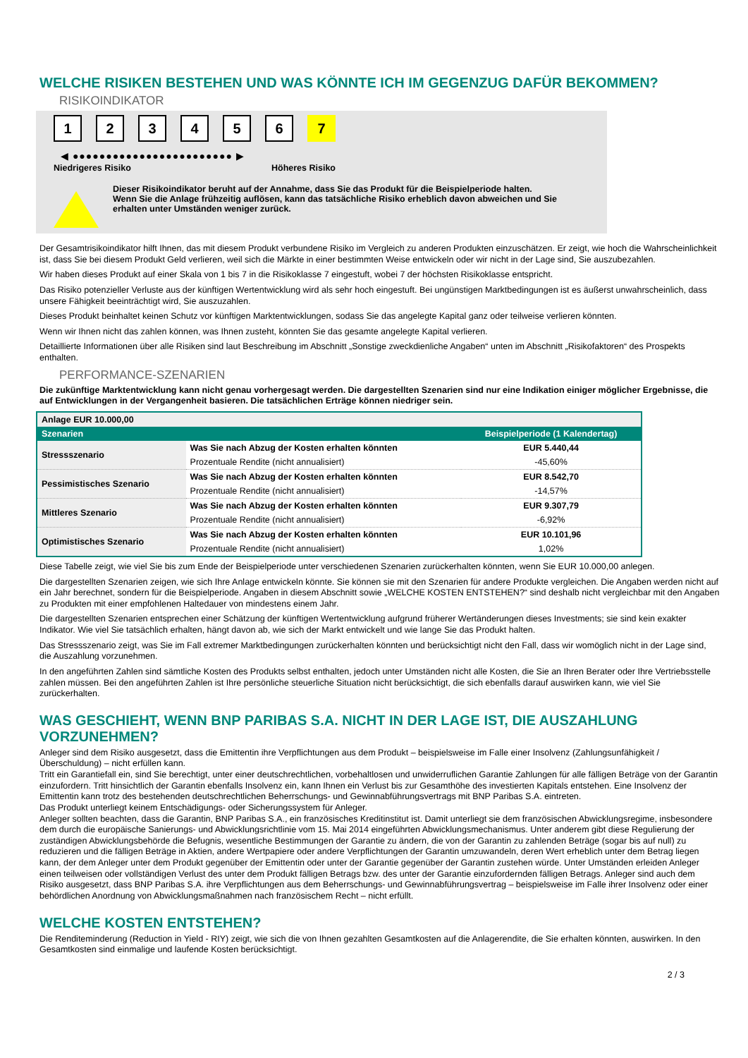WELCHE RISIKEN BESTEHEN UND WAS KÖNNTE ICH IM GEGENZUG DAFÜR BEKOMMEN?
RISIKOINDIKATOR
123456 7
◀ ●●●●●●●●●●●●●●●●●●●●●●●● ▶
Niedrigeres Risiko Höheres Risiko
Dieser Risikoindikator beruht auf der Annahme, dass Sie das Produkt für die Beispielperiode halten.
Wenn Sie die Anlage frühzeitig auflösen, kann das tatsächliche Risiko erheblich davon abweichen und Sie erhalten unter Umständen weniger zurück.
Der Gesamtrisikoindikator hilft Ihnen, das mit diesem Produkt verbundene Risiko im Vergleich zu anderen Produkten einzuschätzen. Er zeigt, wie hoch die Wahrscheinlichkeit ist, dass Sie bei diesem Produkt Geld verlieren, weil sich die Märkte in einer bestimmten Weise entwickeln oder wir nicht in der Lage sind, Sie auszubezahlen.
Wir haben dieses Produkt auf einer Skala von 1 bis 7 in die Risikoklasse 7 eingestuft, wobei 7 der höchsten Risikoklasse entspricht.
Das Risiko potenzieller Verluste aus der künftigen Wertentwicklung wird als sehr hoch eingestuft. Bei ungünstigen Marktbedingungen ist es äußerst unwahrscheinlich, dass unsere Fähigkeit beeinträchtigt wird, Sie auszuzahlen.
Dieses Produkt beinhaltet keinen Schutz vor künftigen Marktentwicklungen, sodass Sie das angelegte Kapital ganz oder teilweise verlieren könnten.
Wenn wir Ihnen nicht das zahlen können, was Ihnen zusteht, könnten Sie das gesamte angelegte Kapital verlieren.
Detaillierte Informationen über alle Risiken sind laut Beschreibung im Abschnitt „Sonstige zweckdienliche Angaben“ unten im Abschnitt „Risikofaktoren“ des Prospekts enthalten.
PERFORMANCE-SZENARIEN
Die zukünftige Marktentwicklung kann nicht genau vorhergesagt werden. Die dargestellten Szenarien sind nur eine Indikation einiger möglicher Ergebnisse, die auf Entwicklungen in der Vergangenheit basieren. Die tatsächlichen Erträge können niedriger sein.
| Anlage EUR 10.000,00 | | |
| --- | --- | --- |
| Szenarien | | Beispielperiode (1 Kalendertag) |
| Stressszenario | Was Sie nach Abzug der Kosten erhalten könnten | EUR 5.440,44 |
| | Prozentuale Rendite (nicht annualisiert) | -45,60% |
| Pessimistisches Szenario | Was Sie nach Abzug der Kosten erhalten könnten | EUR 8.542,70 |
| | Prozentuale Rendite (nicht annualisiert) | -14,57% |
| Mittleres Szenario | Was Sie nach Abzug der Kosten erhalten könnten | EUR 9.307,79 |
| | Prozentuale Rendite (nicht annualisiert) | -6,92% |
| Optimistisches Szenario | Was Sie nach Abzug der Kosten erhalten könnten | EUR 10.101,96 |
| | Prozentuale Rendite (nicht annualisiert) | 1,02% |
Diese Tabelle zeigt, wie viel Sie bis zum Ende der Beispielperiode unter verschiedenen Szenarien zurückerhalten könnten, wenn Sie EUR 10.000,00 anlegen.
Die dargestellten Szenarien zeigen, wie sich Ihre Anlage entwickeln könnte. Sie können sie mit den Szenarien für andere Produkte vergleichen. Die Angaben werden nicht auf ein Jahr berechnet, sondern für die Beispielperiode. Angaben in diesem Abschnitt sowie „WELCHE KOSTEN ENTSTEHEN?“ sind deshalb nicht vergleichbar mit den Angaben zu Produkten mit einer empfohlenen Haltedauer von mindestens einem Jahr.
Die dargestellten Szenarien entsprechen einer Schätzung der künftigen Wertentwicklung aufgrund früherer Wertänderungen dieses Investments; sie sind kein exakter Indikator. Wie viel Sie tatsächlich erhalten, hängt davon ab, wie sich der Markt entwickelt und wie lange Sie das Produkt halten.
Das Stressszenario zeigt, was Sie im Fall extremer Marktbedingungen zurückerhalten könnten und berücksichtigt nicht den Fall, dass wir womöglich nicht in der Lage sind, die Auszahlung vorzunehmen.
In den angeführten Zahlen sind sämtliche Kosten des Produkts selbst enthalten, jedoch unter Umständen nicht alle Kosten, die Sie an Ihren Berater oder Ihre Vertriebsstelle zahlen müssen. Bei den angeführten Zahlen ist Ihre persönliche steuerliche Situation nicht berücksichtigt, die sich ebenfalls darauf auswirken kann, wie viel Sie zurückerhalten.
WAS GESCHIEHT, WENN BNP PARIBAS S.A. NICHT IN DER LAGE IST, DIE AUSZAHLUNG VORZUNEHMEN?
Anleger sind dem Risiko ausgesetzt, dass die Emittentin ihre Verpflichtungen aus dem Produkt – beispielsweise im Falle einer Insolvenz (Zahlungsunfähigkeit / Überschuldung) – nicht erfüllen kann.
Tritt ein Garantiefall ein, sind Sie berechtigt, unter einer deutschrechtlichen, vorbehaltlosen und unwiderruflichen Garantie Zahlungen für alle fälligen Beträge von der Garantin einzufordern. Tritt hinsichtlich der Garantin ebenfalls Insolvenz ein, kann Ihnen ein Verlust bis zur Gesamthöhe des investierten Kapitals entstehen. Eine Insolvenz der Emittentin kann trotz des bestehenden deutschrechtlichen Beherrschungs- und Gewinnabführungsvertrags mit BNP Paribas S.A. eintreten.
Das Produkt unterliegt keinem Entschädigungs- oder Sicherungssystem für Anleger.
Anleger sollten beachten, dass die Garantin, BNP Paribas S.A., ein französisches Kreditinstitut ist. Damit unterliegt sie dem französischen Abwicklungsregime, insbesondere dem durch die europäische Sanierungs- und Abwicklungsrichtlinie vom 15. Mai 2014 eingeführten Abwicklungsmechanismus. Unter anderem gibt diese Regulierung der zuständigen Abwicklungsbehörde die Befugnis, wesentliche Bestimmungen der Garantie zu ändern, die von der Garantin zu zahlenden Beträge (sogar bis auf null) zu reduzieren und die fälligen Beträge in Aktien, andere Wertpapiere oder andere Verpflichtungen der Garantin umzuwandeln, deren Wert erheblich unter dem Betrag liegen kann, der dem Anleger unter dem Produkt gegenüber der Emittentin oder unter der Garantie gegenüber der Garantin zustehen würde. Unter Umständen erleiden Anleger einen teilweisen oder vollständigen Verlust des unter dem Produkt fälligen Betrags bzw. des unter der Garantie einzufordernden fälligen Betrags. Anleger sind auch dem Risiko ausgesetzt, dass BNP Paribas S.A. ihre Verpflichtungen aus dem Beherrschungs- und Gewinnabführungsvertrag – beispielsweise im Falle ihrer Insolvenz oder einer behördlichen Anordnung von Abwicklungsmaßnahmen nach französischem Recht – nicht erfüllt.
WELCHE KOSTEN ENTSTEHEN?
Die Renditeminderung (Reduction in Yield - RIY) zeigt, wie sich die von Ihnen gezahlten Gesamtkosten auf die Anlagerendite, die Sie erhalten könnten, auswirken. In den Gesamtkosten sind einmalige und laufende Kosten berücksichtigt.
2 / 3